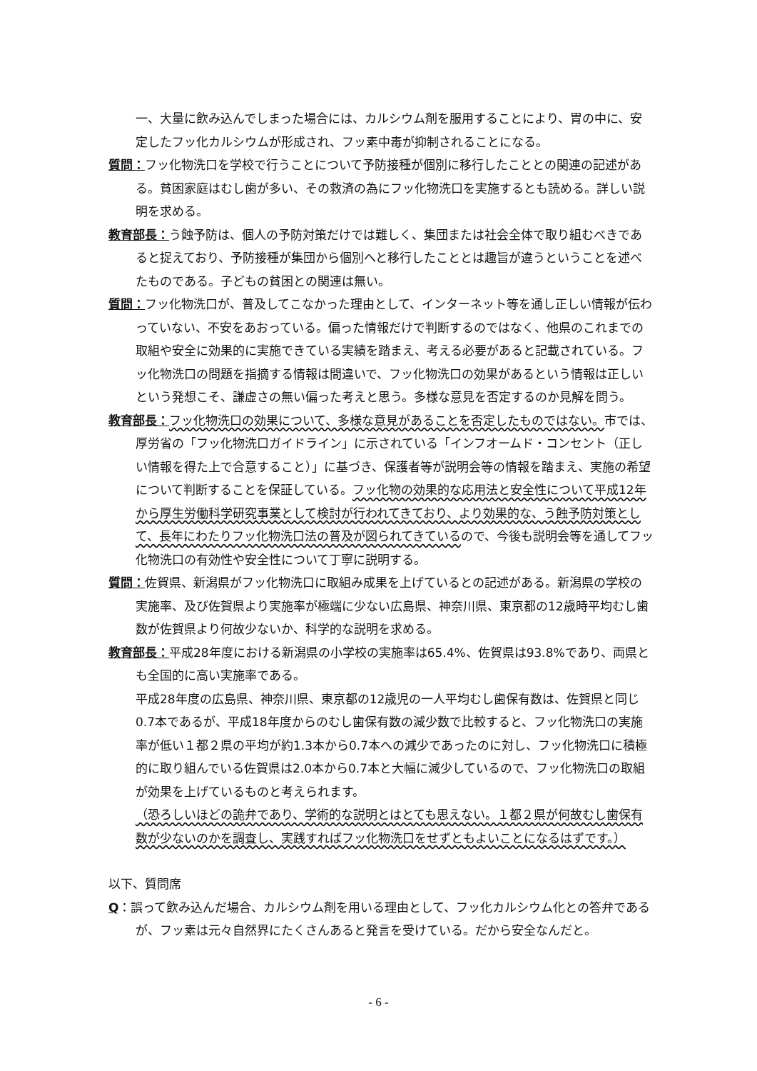一、大量に飲み込んでしまった場合には、カルシウム剤を服用することにより、胃の中に、安定したフッ化カルシウムが形成され、フッ素中毒が抑制されることになる。
質問：フッ化物洗口を学校で行うことについて予防接種が個別に移行したこととの関連の記述がある。貧困家庭はむし歯が多い、その救済の為にフッ化物洗口を実施するとも読める。詳しい説明を求める。
教育部長：う蝕予防は、個人の予防対策だけでは難しく、集団または社会全体で取り組むべきであると捉えており、予防接種が集団から個別へと移行したこととは趣旨が違うということを述べたものである。子どもの貧困との関連は無い。
質問：フッ化物洗口が、普及してこなかった理由として、インターネット等を通し正しい情報が伝わっていない、不安をあおっている。偏った情報だけで判断するのではなく、他県のこれまでの取組や安全に効果的に実施できている実績を踏まえ、考える必要があると記載されている。フッ化物洗口の問題を指摘する情報は間違いで、フッ化物洗口の効果があるという情報は正しいという発想こそ、謙虚さの無い偏った考えと思う。多様な意見を否定するのか見解を問う。
教育部長：フッ化物洗口の効果について、多様な意見があることを否定したものではない。市では、厚労省の「フッ化物洗口ガイドライン」に示されている「インフオームド・コンセント（正しい情報を得た上で合意すること）」に基づき、保護者等が説明会等の情報を踏まえ、実施の希望について判断することを保証している。フッ化物の効果的な応用法と安全性について平成12年から厚生労働科学研究事業として検討が行われてきており、より効果的な、う蝕予防対策として、長年にわたりフッ化物洗口法の普及が図られてきているので、今後も説明会等を通してフッ化物洗口の有効性や安全性について丁寧に説明する。
質問：佐賀県、新潟県がフッ化物洗口に取組み成果を上げているとの記述がある。新潟県の学校の実施率、及び佐賀県より実施率が極端に少ない広島県、神奈川県、東京都の12歳時平均むし歯数が佐賀県より何故少ないか、科学的な説明を求める。
教育部長：平成28年度における新潟県の小学校の実施率は65.4%、佐賀県は93.8%であり、両県とも全国的に高い実施率である。
平成28年度の広島県、神奈川県、東京都の12歳児の一人平均むし歯保有数は、佐賀県と同じ0.7本であるが、平成18年度からのむし歯保有数の減少数で比較すると、フッ化物洗口の実施率が低い１都２県の平均が約1.3本から0.7本への減少であったのに対し、フッ化物洗口に積極的に取り組んでいる佐賀県は2.0本から0.7本と大幅に減少しているので、フッ化物洗口の取組が効果を上げているものと考えられます。
（恐ろしいほどの詭弁であり、学術的な説明とはとても思えない。１都２県が何故むし歯保有数が少ないのかを調査し、実践すればフッ化物洗口をせずともよいことになるはずです。）
以下、質問席
Q：誤って飲み込んだ場合、カルシウム剤を用いる理由として、フッ化カルシウム化との答弁であるが、フッ素は元々自然界にたくさんあると発言を受けている。だから安全なんだと。
- 6 -